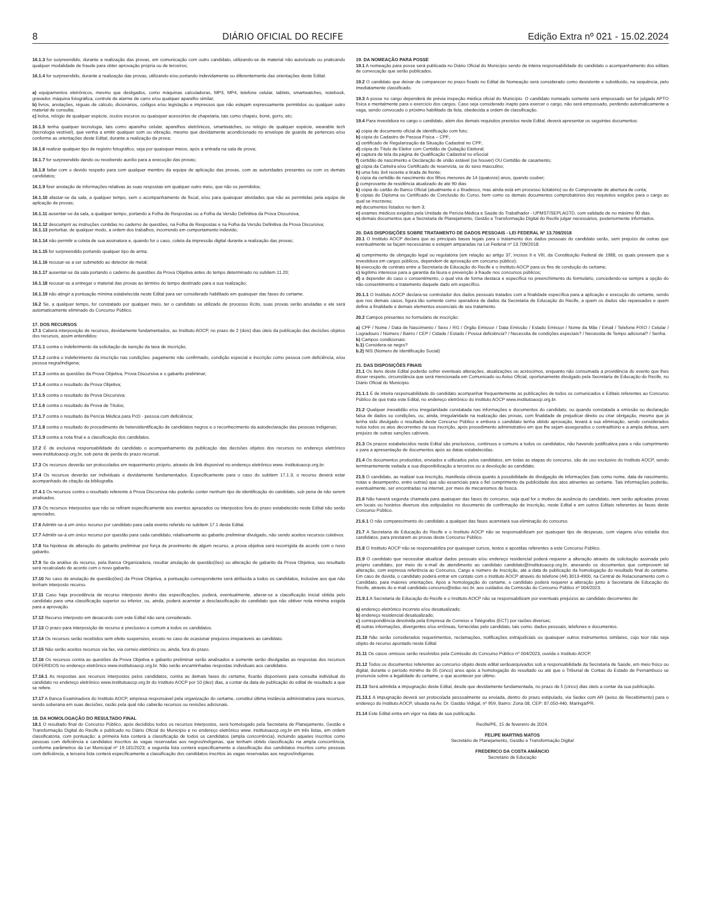8 DIÁRIO OFICIAL DO RECIFE Edição Extra nº 021 - 15.02.2024
16.1.3 for surpreendido, durante a realização das provas, em comunicação com outro candidato, utilizando-se de material não autorizado ou praticando qualquer modalidade de fraude para obter aprovação própria ou de terceiros;
16.1.4 for surpreendido, durante a realização das provas, utilizando e/ou portando indevidamente ou diferentemente das orientações deste Edital:
a) equipamentos eletrônicos, mesmo que desligados, como máquinas calculadoras, MP3, MP4, telefone celular, tablets, smartwatches, notebook, gravador, máquina fotográfica, controle de alarme de carro e/ou qualquer aparelho similar;
b) livros, anotações, réguas de cálculo, dicionários, códigos e/ou legislação e impressos que não estejam expressamente permitidos ou qualquer outro material de consulta;
c) bolsa, relógio de qualquer espécie, óculos escuros ou quaisquer acessórios de chapelaria, tais como chapéu, boné, gorro, etc;
16.1.5 tenha qualquer tecnologia, tais como aparelho celular, aparelhos eletrônicos, smartwatches, ou relógio de qualquer espécie, wearable tech (tecnologia vestível), que venha a emitir qualquer som ou vibração, mesmo que devidamente acondicionado no envelope de guarda de pertences e/ou conforme as orientações deste Edital, durante a realização da prova;
16.1.6 realizar qualquer tipo de registro fotográfico, seja por quaisquer meios, após a entrada na sala de prova;
16.1.7 for surpreendido dando ou recebendo auxílio para a execução das provas;
16.1.8 faltar com o devido respeito para com qualquer membro da equipe de aplicação das provas, com as autoridades presentes ou com os demais candidatos;
16.1.9 fizer anotação de informações relativas às suas respostas em qualquer outro meio, que não os permitidos;
16.1.10 afastar-se da sala, a qualquer tempo, sem o acompanhamento de fiscal, e/ou para quaisquer atividades que não as permitidas pela equipe de aplicação de provas;
16.1.11 ausentar-se da sala, a qualquer tempo, portando a Folha de Respostas ou a Folha da Versão Definitiva da Prova Discursiva;
16.1.12 descumprir as instruções contidas no caderno de questões, na Folha de Respostas e na Folha da Versão Definitiva da Prova Discursiva;
16.1.13 perturbar, de qualquer modo, a ordem dos trabalhos, incorrendo em comportamento indevido;
16.1.14 não permitir a coleta de sua assinatura e, quando for o caso, coleta da impressão digital durante a realização das provas;
16.1.15 for surpreendido portando qualquer tipo de arma;
16.1.16 recusar-se a ser submetido ao detector de metal;
16.1.17 ausentar-se da sala portando o caderno de questões da Prova Objetiva antes do tempo determinado no subitem 11.20;
16.1.18 recusar-se a entregar o material das provas ao término do tempo destinado para a sua realização;
16.1.19 não atingir a pontuação mínima estabelecida neste Edital para ser considerado habilitado em quaisquer das fases do certame.
16.2 Se, a qualquer tempo, for constatado por qualquer meio, ter o candidato se utilizado de processo ilícito, suas provas serão anuladas e ele será automaticamente eliminado do Concurso Público.
17. DOS RECURSOS
17.1 Caberá interposição de recursos, devidamente fundamentados, ao Instituto AOCP, no prazo de 2 (dois) dias úteis da publicação das decisões objetos dos recursos, assim entendidos:
17.1.1 contra o indeferimento da solicitação de isenção da taxa de inscrição;
17.1.2 contra o indeferimento da inscrição nas condições: pagamento não confirmado, condição especial e inscrição como pessoa com deficiência, e/ou pessoa negra/indígena;
17.1.3 contra as questões da Prova Objetiva, Prova Discursiva e o gabarito preliminar;
17.1.4 contra o resultado da Prova Objetiva;
17.1.5 contra o resultado da Prova Discursiva;
17.1.6 contra o resultado da Prova de Títulos;
17.1.7 contra o resultado da Perícia Médica para PcD - pessoa com deficiência;
17.1.8 contra o resultado do procedimento de heteroidentificação de candidatos negros e o reconhecimento da autodeclaração das pessoas indígenas;
17.1.9 contra a nota final e a classificação dos candidatos.
17.2 É de exclusiva responsabilidade do candidato o acompanhamento da publicação das decisões objetos dos recursos no endereço eletrônico www.institutoaocp.org.br, sob pena de perda do prazo recursal.
17.3 Os recursos deverão ser protocolados em requerimento próprio, através de link disponível no endereço eletrônico www. institutoaocp.org.br.
17.4 Os recursos deverão ser individuais e devidamente fundamentados. Especificamente para o caso do subitem 17.1.3, o recurso deverá estar acompanhado de citação da bibliografia.
17.4.1 Os recursos contra o resultado referente à Prova Discursiva não poderão conter nenhum tipo de identificação do candidato, sob pena de não serem analisados.
17.5 Os recursos interpostos que não se refiram especificamente aos eventos aprazados ou interpostos fora do prazo estabelecido neste Edital não serão apreciados.
17.6 Admitir-se-á um único recurso por candidato para cada evento referido no subitem 17.1 deste Edital.
17.7 Admitir-se-á um único recurso por questão para cada candidato, relativamente ao gabarito preliminar divulgado, não sendo aceitos recursos coletivos.
17.8 Na hipótese de alteração do gabarito preliminar por força de provimento de algum recurso, a prova objetiva será recorrigida de acordo com o novo gabarito.
17.9 Se da análise do recurso, pela Banca Organizadora, resultar anulação de questão(ões) ou alteração de gabarito da Prova Objetiva, seu resultado será recalculado de acordo com o novo gabarito.
17.10 No caso de anulação de questão(ões) da Prova Objetiva, a pontuação correspondente será atribuída a todos os candidatos, inclusive aos que não tenham interposto recurso.
17.11 Caso haja procedência de recurso interposto dentro das especificações, poderá, eventualmente, alterar-se a classificação inicial obtida pelo candidato para uma classificação superior ou inferior, ou, ainda, poderá acarretar a desclassificação do candidato que não obtiver nota mínima exigida para a aprovação.
17.12 Recurso interposto em desacordo com este Edital não será considerado.
17.13 O prazo para interposição de recurso é preclusivo e comum a todos os candidatos.
17.14 Os recursos serão recebidos sem efeito suspensivo, exceto no caso de ocasionar prejuízos irreparáveis ao candidato.
17.15 Não serão aceitos recursos via fax, via correio eletrônico ou, ainda, fora do prazo.
17.16 Os recursos contra as questões da Prova Objetiva e gabarito preliminar serão analisados e somente serão divulgadas as respostas dos recursos DEFERIDOS no endereço eletrônico www.institutoaocp.org.br. Não serão encaminhadas respostas individuais aos candidatos.
17.16.1 As respostas aos recursos interpostos pelos candidatos, contra as demais fases do certame, ficarão disponíveis para consulta individual do candidato no endereço eletrônico www.institutoaocp.org.br do Instituto AOCP por 10 (dez) dias, a contar da data de publicação do edital de resultado a que se refere.
17.17 A Banca Examinadora do Instituto AOCP, empresa responsável pela organização do certame, constitui última instância administrativa para recursos, sendo soberana em suas decisões, razão pela qual não caberão recursos ou revisões adicionais.
18. DA HOMOLOGAÇÃO DO RESULTADO FINAL
18.1 O resultado final do Concurso Público, após decididos todos os recursos interpostos, será homologado pela Secretaria de Planejamento, Gestão e Transformação Digital do Recife e publicado no Diário Oficial do Município e no endereço eletrônico www. institutoaocp.org.br em três listas, em ordem classificatória, com pontuação: a primeira lista conterá a classificação de todos os candidatos (ampla concorrência), incluindo aqueles inscritos como pessoas com deficiência e candidatos inscritos às vagas reservadas aos negros/indígenas, que tenham obtido classificação na ampla concorrência, conforme parâmetros da Lei Municipal nº 19.181/2023; a segunda lista conterá especificamente a classificação dos candidatos inscritos como pessoas com deficiência, a terceira lista conterá especificamente a classificação dos candidatos inscritos às vagas reservadas aos negros/indígenas.
19. DA NOMEAÇÃO PARA POSSE
19.1 A nomeação para posse será publicada no Diário Oficial do Município sendo de inteira responsabilidade do candidato o acompanhamento dos editais de convocação que serão publicados.
19.2 O candidato que deixar de comparecer no prazo fixado no Edital de Nomeação será considerado como desistente e substituído, na sequência, pelo imediatamente classificado.
19.3 A posse no cargo dependerá de prévia inspeção médica oficial do Município. O candidato nomeado somente será empossado ser for julgado APTO física e mentalmente para o exercício dos cargos. Caso seja considerado inapto para exercer o cargo, não será empossado, perdendo automaticamente a vaga, sendo convocado o próximo habilitado da lista, obedecida a ordem de classificação.
19.4 Para investidura no cargo o candidato, além dos demais requisitos previstos neste Edital, deverá apresentar os seguintes documentos:
a) cópia de documento oficial de identificação com foto;
b) cópia do Cadastro de Pessoa Física – CPF;
c) certificado de Regularização da Situação Cadastral no CPF;
d) cópia do Título de Eleitor com Certidão de Quitação Eleitoral;
e) captura de tela da página de Qualificação Cadastral no eSocial
f) certidão de nascimento e Declaração de união estável (se houver) OU Certidão de casamento;
g) cópia da Carteira e/ou Certificado de reservista, se do sexo masculino;
h) uma foto 3x4 recente e tirada de frente;
i) cópia da certidão de nascimento dos filhos menores de 14 (quatorze) anos, quando couber;
j) comprovante de residência atualizado de até 90 dias
k) cópia do cartão do Banco Oficial (atualmente é o Bradesco, mas ainda está em processo licitatório) ou do Comprovante de abertura de conta;
l) cópias do Diploma ou Certificado de Conclusão do Curso, bem como os demais documentos comprobatórios dos requisitos exigidos para o cargo ao qual se inscreveu;
m) documentos listados no item 3;
n) exames médicos exigidos pela Unidade de Perícia Médica e Saúde do Trabalhador - UPMST/SEPLAGTD, com validade de no máximo 90 dias.
o) demais documentos que a Secretaria de Planejamento, Gestão e Transformação Digital do Recife julgar necessários, posteriormente informados.
20. DAS DISPOSIÇÕES SOBRE TRATAMENTO DE DADOS PESSOAIS - LEI FEDERAL Nº 13.709/2018
20.1 O Instituto AOCP declara que as principais bases legais para o tratamento dos dados pessoais do candidato serão, sem prejuízo de outras que eventualmente se façam necessárias e estejam amparadas na Lei Federal nº 13.709/2018:
a) cumprimento de obrigação legal ou regulatória (em relação ao artigo 37, incisos II e VIII, da Constituição Federal de 1988, os quais preveem que a investidura em cargos públicos, dependem de aprovação em concurso público);
b) execução de contrato entre a Secretaria de Educação do Recife e o Instituto AOCP para os fins de condução do certame;
c) legítimo interesse para a garantia da lisura e prevenção à fraude nos concursos públicos;
d) a depender do caso o consentimento, o qual vira de forma destaca e específica no preenchimento do formulário, concedendo-se sempre a opção do não consentimento e tratamento daquele dado em específico.
20.1.1 O Instituto AOCP declara-se controlador dos dados pessoais tratados com a finalidade específica para a aplicação e execução do certame, sendo que nos demais casos, figura tão somente como operadora de dados da Secretaria de Educação do Recife, a quem os dados são repassados e quem define a finalidade e demais elementos essenciais de seu tratamento.
20.2 Campos presentes no formulário de inscrição:
a) CPF / Nome / Data de Nascimento / Sexo / RG / Órgão Emissor / Data Emissão / Estado Emissor / Nome da Mãe / Email / Telefone FIXO / Celular / Logradouro / Número / Bairro / CEP / Cidade / Estado / Possui deficiência? / Necessita de condições especiais? / Necessita de Tempo adicional? / Senha.
b) Campos condicionais:
b.1) Considera-se negro?
b.2) NIS (Número de Identificação Social)
21. DAS DISPOSIÇÕES FINAIS
21.1 Os itens deste Edital poderão sofrer eventuais alterações, atualizações ou acréscimos, enquanto não consumada a providência do evento que lhes disser respeito, circunstância que será mencionada em Comunicado ou Aviso Oficial, oportunamente divulgado pela Secretaria de Educação do Recife, no Diário Oficial do Município.
21.1.1 É de inteira responsabilidade do candidato acompanhar frequentemente as publicações de todos os comunicados e Editais referentes ao Concurso Público de que trata este Edital, no endereço eletrônico do Instituto AOCP www.institutoaocp.org.br.
21.2 Qualquer inexatidão e/ou irregularidade constatada nas informações e documentos do candidato, ou quando constatada a omissão ou declaração falsa de dados ou condições, ou, ainda, irregularidade na realização das provas, com finalidade de prejudicar direito ou criar obrigação, mesmo que já tenha sido divulgado o resultado deste Concurso Público e embora o candidato tenha obtido aprovação, levará à sua eliminação, sendo considerados nulos todos os atos decorrentes da sua inscrição, após procedimento administrativo em que lhe sejam assegurados o contraditório e a ampla defesa, sem prejuízo de outras sanções cabíveis.
21.3 Os prazos estabelecidos neste Edital são preclusivos, contínuos e comuns a todos os candidatos, não havendo justificativa para o não cumprimento e para a apresentação de documentos após as datas estabelecidas.
21.4 Os documentos produzidos, enviados e utilizados pelos candidatos, em todas as etapas do concurso, são de uso exclusivo do Instituto AOCP, sendo terminantemente vedada a sua disponibilização a terceiros ou a devolução ao candidato.
21.5 O candidato, ao realizar sua inscrição, manifesta ciência quanto à possibilidade de divulgação de informações (tais como nome, data de nascimento, notas e desempenho, entre outras) que são essenciais para o fiel cumprimento da publicidade dos atos atinentes ao certame. Tais informações poderão, eventualmente, ser encontradas na internet, por meio de mecanismos de busca.
21.6 Não haverá segunda chamada para quaisquer das fases do concurso, seja qual for o motivo da ausência do candidato, nem serão aplicadas provas em locais ou horários diversos dos estipulados no documento de confirmação de inscrição, neste Edital e em outros Editais referentes às fases deste Concurso Público.
21.6.1 O não comparecimento do candidato a qualquer das fases acarretará sua eliminação do concurso.
21.7 A Secretaria de Educação do Recife e o Instituto AOCP não se responsabilizam por quaisquer tipo de despesas, com viagens e/ou estadia dos candidatos, para prestarem as provas deste Concurso Público.
21.8 O Instituto AOCP não se responsabiliza por quaisquer cursos, textos e apostilas referentes a este Concurso Público.
21.9 O candidato que necessitar atualizar dados pessoais e/ou endereço residencial poderá requerer a alteração através de solicitação assinada pelo próprio candidato, por meio do e-mail de atendimento ao candidato candidato@institutoaocp.org.br, anexando os documentos que comprovem tal alteração, com expressa referência ao Concurso, Cargo e número de Inscrição, até a data de publicação da homologação do resultado final do certame. Em caso de dúvida, o candidato poderá entrar em contato com o Instituto AOCP através do telefone (44) 3013-4900, na Central de Relacionamento com o Candidato, para maiores orientações. Após a homologação do certame, o candidato poderá requerer a alteração junto à Secretaria de Educação do Recife, através do e-mail candidato.concurso@educ.rec.br, aos cuidados da Comissão do Concurso Público nº 004/2023.
21.9.1 A Secretaria de Educação do Recife e o Instituto AOCP não se responsabilizam por eventuais prejuízos ao candidato decorrentes de:
a) endereço eletrônico incorreto e/ou desatualizado;
b) endereço residencial desatualizado;
c) correspondência devolvida pela Empresa de Correios e Telégrafos (ECT) por razões diversas;
d) outras informações, divergentes e/ou errôneas, fornecidas pelo candidato, tais como: dados pessoais, telefones e documentos.
21.10 Não serão considerados requerimentos, reclamações, notificações extrajudiciais ou quaisquer outros instrumentos similares, cujo teor não seja objeto de recurso apontado neste Edital.
21.11 Os casos omissos serão resolvidos pela Comissão do Concurso Público nº 004/2023, ouvida o Instituto AOCP.
21.12 Todos os documentos referentes ao concurso objeto deste edital serãoarquivados sob a responsabilidade da Secretaria de Saúde, em meio físico ou digital, durante o período mínimo de 05 (cinco) anos após a homologação do resultado ou até que o Tribunal de Contas do Estado de Pernambuco se pronuncie sobre a legalidade do certame, o que acontecer por último.
21.13 Será admitida a impugnação deste Edital, desde que devidamente fundamentada, no prazo de 5 (cinco) dias úteis a contar da sua publicação.
21.13.1 A impugnação deverá ser protocolada pessoalmente ou enviada, dentro do prazo estipulado, via Sedex com AR (aviso de Recebimento) para o endereço do Instituto AOCP, situada na Av. Dr. Gastão Vidigal, nº 959, Bairro: Zona 08, CEP: 87.050-440, Maringá/PR.
21.14 Este Edital entra em vigor na data de sua publicação.
Recife/PE, 15 de fevereiro de 2024.
FELIPE MARTINS MATOS
Secretário de Planejamento, Gestão e Transformação Digital
FREDERICO DA COSTA AMÂNCIO
Secretário de Educação